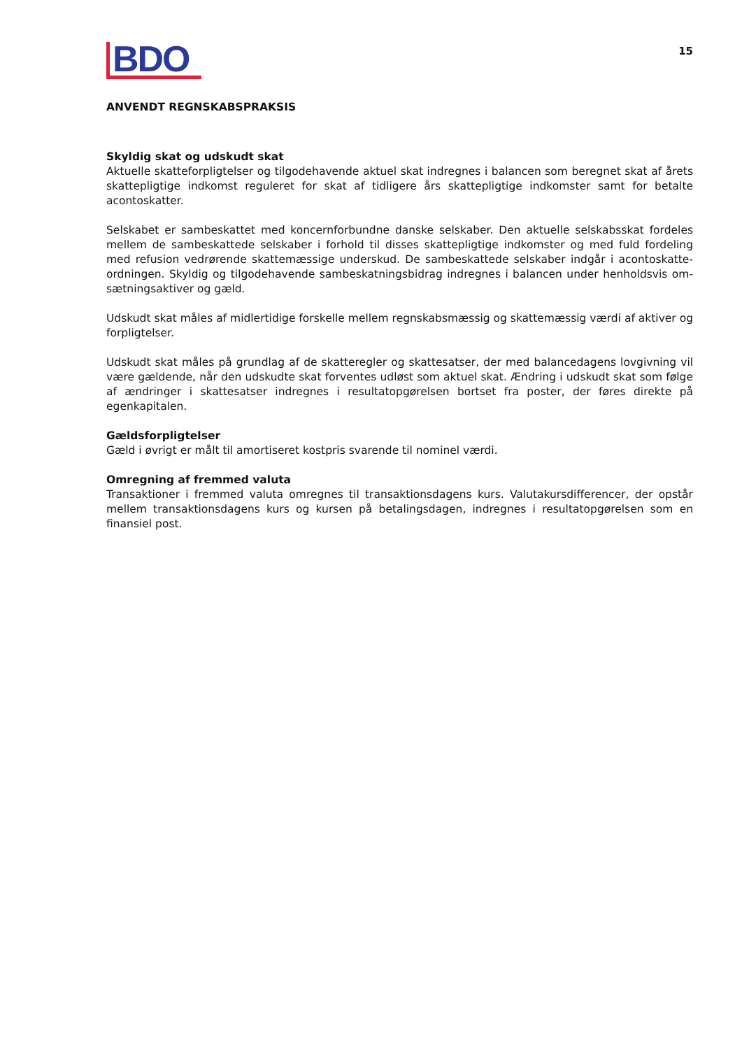BDO
15
ANVENDT REGNSKABSPRAKSIS
Skyldig skat og udskudt skat
Aktuelle skatteforpligtelser og tilgodehavende aktuel skat indregnes i balancen som beregnet skat af årets skattepligtige indkomst reguleret for skat af tidligere års skattepligtige indkomster samt for betalte acontoskatter.
Selskabet er sambeskattet med koncernforbundne danske selskaber. Den aktuelle selskabsskat fordeles mellem de sambeskattede selskaber i forhold til disses skattepligtige indkomster og med fuld fordeling med refusion vedrørende skattemæssige underskud. De sambeskattede selskaber indgår i acontoskatte-ordningen. Skyldig og tilgodehavende sambeskatningsbidrag indregnes i balancen under henholdsvis om-sætningsaktiver og gæld.
Udskudt skat måles af midlertidige forskelle mellem regnskabsmæssig og skattemæssig værdi af aktiver og forpligtelser.
Udskudt skat måles på grundlag af de skatteregler og skattesatser, der med balancedagens lovgivning vil være gældende, når den udskudte skat forventes udløst som aktuel skat. Ændring i udskudt skat som følge af ændringer i skattesatser indregnes i resultatopgørelsen bortset fra poster, der føres direkte på egenkapitalen.
Gældsforpligtelser
Gæld i øvrigt er målt til amortiseret kostpris svarende til nominel værdi.
Omregning af fremmed valuta
Transaktioner i fremmed valuta omregnes til transaktionsdagens kurs. Valutakursdifferencer, der opstår mellem transaktionsdagens kurs og kursen på betalingsdagen, indregnes i resultatopgørelsen som en finansiel post.